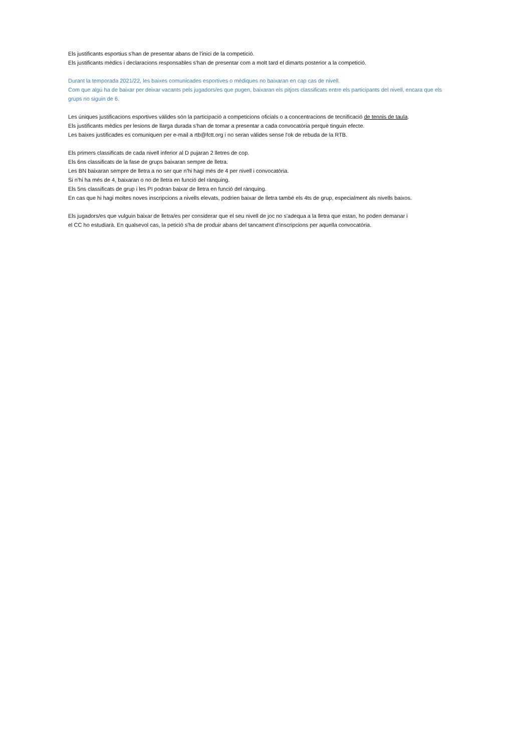Els justificants esportius s'han de presentar abans de l'inici de la competició.
Els justificants mèdics i declaracions responsables s'han de presentar com a molt tard el dimarts posterior a la competició.
Durant la temporada 2021/22, les baixes comunicades esportives o mèdiques no baixaran en cap cas de nivell.
Com que algú ha de baixar per deixar vacants pels jugadors/es que pugen, baixaran els pitjors classificats entre els participants del nivell, encara que els grups no siguin de 6.
Les úniques justificacions esportives vàlides són la participació a competicions oficials o a concentracions de tecnificació de tennis de taula.
Els justificants mèdics per lesions de llarga durada s'han de tornar a presentar a cada convocatòria perquè tinguin efecte.
Les baixes justificades es comuniquen per e-mail a rtb@fctt.org i no seran vàlides sense l'ok de rebuda de la RTB.
Els primers classificats de cada nivell inferior al D pujaran 2 lletres de cop.
Els 6ns classificats de la fase de grups baixaran sempre de lletra.
Les BN baixaran sempre de lletra a no ser que n'hi hagi més de 4 per nivell i convocatòria.
Si n'hi ha més de 4, baixaran o no de lletra en funció del rànquing.
Els 5ns classificats de grup i les PI podran baixar de lletra en funció del rànquing.
En cas que hi hagi moltes noves inscripcions a nivells elevats, podrien baixar de lletra també els 4ts de grup, especialment als nivells baixos.
Els jugadors/es que vulguin baixar de lletra/es per considerar que el seu nivell de joc no s'adequa a la lletra que estan, ho poden demanar i
el CC ho estudiarà. En qualsevol cas, la petició s'ha de produir abans del tancament d'inscripcions per aquella convocatòria.